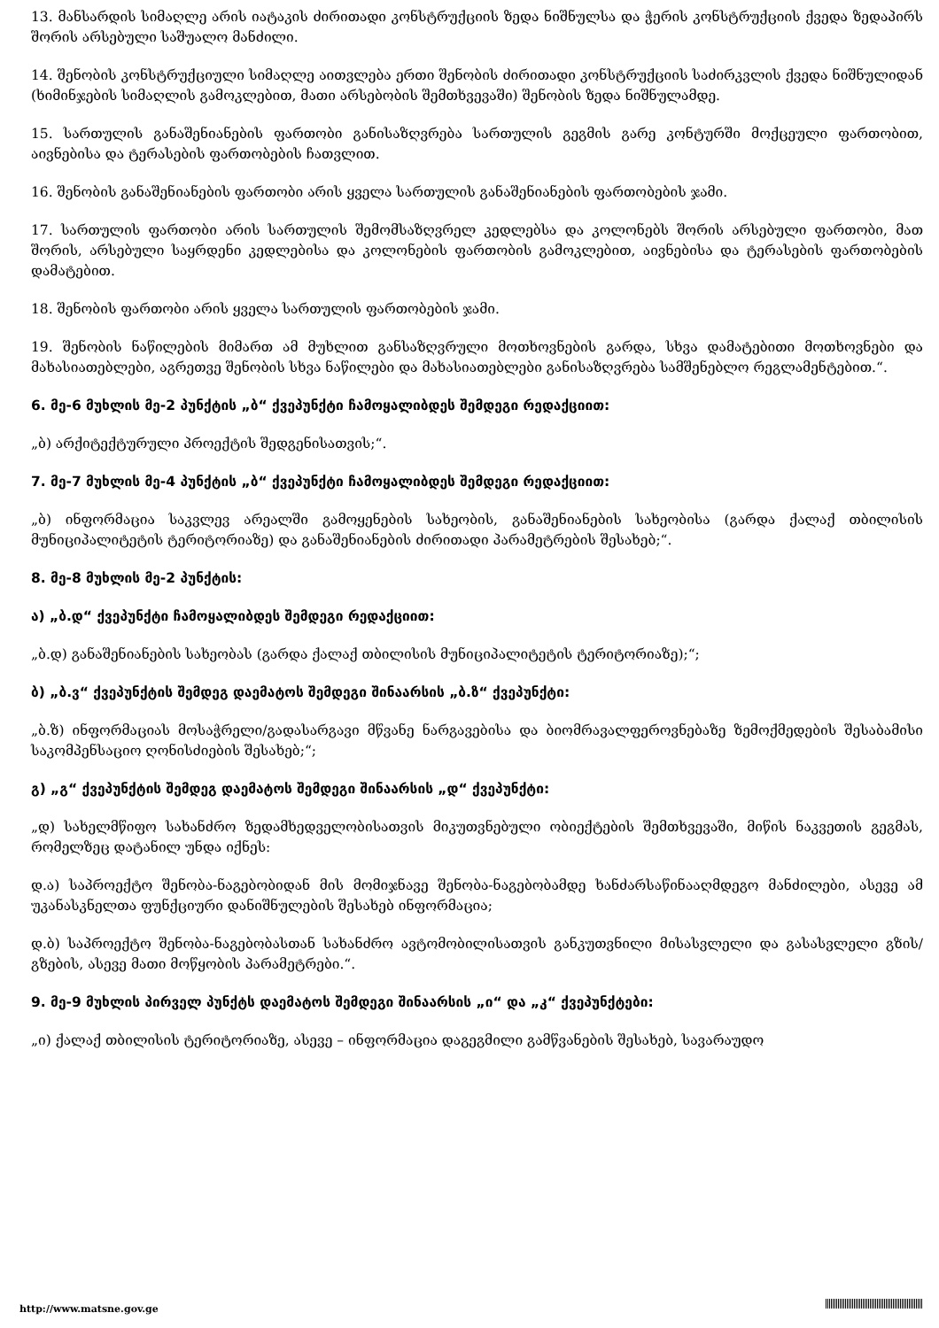13. მანსარდის სიმაღლე არის იატაკის ძირითადი კონსტრუქციის ზედა ნიშნულსა და ჭერის კონსტრუქციის ქვედა ზედაპირს შორის არსებული საშუალო მანძილი.
14. შენობის კონსტრუქციული სიმაღლე აითვლება ერთი შენობის ძირითადი კონსტრუქციის საძირკვლის ქვედა ნიშნულიდან (ხიმინჯების სიმაღლის გამოკლებით, მათი არსებობის შემთხვევაში) შენობის ზედა ნიშნულამდე.
15. სართულის განაშენიანების ფართობი განისაზღვრება სართულის გეგმის გარე კონტურში მოქცეული ფართობით, აივნებისა და ტერასების ფართობების ჩათვლით.
16. შენობის განაშენიანების ფართობი არის ყველა სართულის განაშენიანების ფართობების ჯამი.
17. სართულის ფართობი არის სართულის შემომსაზღვრელ კედლებსა და კოლონებს შორის არსებული ფართობი, მათ შორის, არსებული საყრდენი კედლებისა და კოლონების ფართობის გამოკლებით, აივნებისა და ტერასების ფართობების დამატებით.
18. შენობის ფართობი არის ყველა სართულის ფართობების ჯამი.
19. შენობის ნაწილების მიმართ ამ მუხლით განსაზღვრული მოთხოვნების გარდა, სხვა დამატებითი მოთხოვნები და მახასიათებლები, აგრეთვე შენობის სხვა ნაწილები და მახასიათებლები განისაზღვრება სამშენებლო რეგლამენტებით.“.
6. მე-6 მუხლის მე-2 პუნქტის „ბ“ ქვეპუნქტი ჩამოყალიბდეს შემდეგი რედაქციით:
„ბ) არქიტექტურული პროექტის შედგენისათვის;“.
7. მე-7 მუხლის მე-4 პუნქტის „ბ“ ქვეპუნქტი ჩამოყალიბდეს შემდეგი რედაქციით:
„ბ) ინფორმაცია საკვლევ არეალში გამოყენების სახეობის, განაშენიანების სახეობისა (გარდა ქალაქ თბილისის მუნიციპალიტეტის ტერიტორიაზე) და განაშენიანების ძირითადი პარამეტრების შესახებ;“.
8. მე-8 მუხლის მე-2 პუნქტის:
ა) „ბ.დ“ ქვეპუნქტი ჩამოყალიბდეს შემდეგი რედაქციით:
„ბ.დ) განაშენიანების სახეობას (გარდა ქალაქ თბილისის მუნიციპალიტეტის ტერიტორიაზე);“;
ბ) „ბ.ვ“ ქვეპუნქტის შემდეგ დაემატოს შემდეგი შინაარსის „ბ.ზ“ ქვეპუნქტი:
„ბ.ზ) ინფორმაციას მოსაჭრელი/გადასარგავი მწვანე ნარგავებისა და ბიომრავალფეროვნებაზე ზემოქმედების შესაბამისი საკომპენსაციო ღონისძიების შესახებ;“;
გ) „გ“ ქვეპუნქტის შემდეგ დაემატოს შემდეგი შინაარსის „დ“ ქვეპუნქტი:
„დ) სახელმწიფო სახანძრო ზედამხედველობისათვის მიკუთვნებული ობიექტების შემთხვევაში, მიწის ნაკვეთის გეგმას, რომელზეც დატანილ უნდა იქნეს:
დ.ა) საპროექტო შენობა-ნაგებობიდან მის მომიჯნავე შენობა-ნაგებობამდე ხანძარსაწინააღმდეგო მანძილები, ასევე ამ უკანასკნელთა ფუნქციური დანიშნულების შესახებ ინფორმაცია;
დ.ბ) საპროექტო შენობა-ნაგებობასთან სახანძრო ავტომობილისათვის განკუთვნილი მისასვლელი და გასასვლელი გზის/გზების, ასევე მათი მოწყობის პარამეტრები.“.
9. მე-9 მუხლის პირველ პუნქტს დაემატოს შემდეგი შინაარსის „ი“ და „კ“ ქვეპუნქტები:
„ი) ქალაქ თბილისის ტერიტორიაზე, ასევე – ინფორმაცია დაგეგმილი გამწვანების შესახებ, სავარაუდო
http://www.matsne.gov.ge